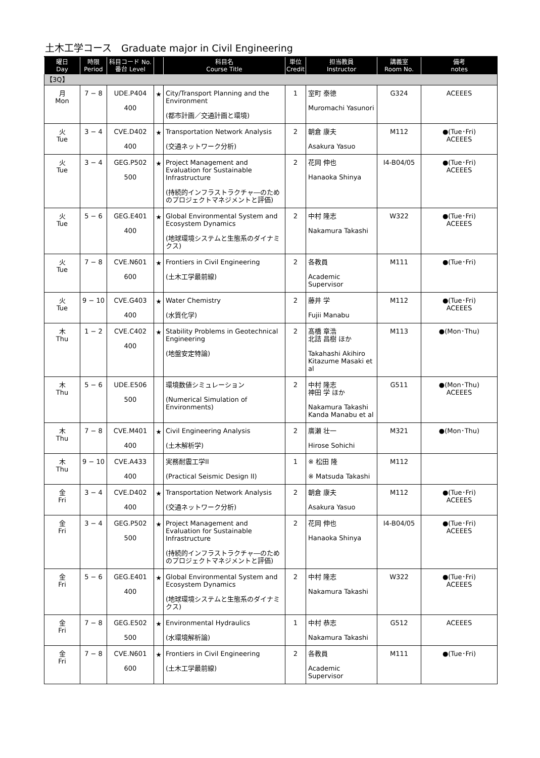土木工学コース　Graduate major in Civil Engineering
| 曜日 Day | 時限 Period | 科目コード No. 番台 Level | | 科目名 Course Title | 単位 Credit | 担当教員 Instructor | 講義室 Room No. | 備考 notes |
| --- | --- | --- | --- | --- | --- | --- | --- | --- |
| 【3Q】 | | | | | | | | |
| 月 Mon | 7 − 8 | UDE.P404 400 | ★ | City/Transport Planning and the Environment (都市計画／交通計画と環境) | 1 | 室町 泰徳 Muromachi Yasunori | G324 | ACEEES |
| 火 Tue | 3 − 4 | CVE.D402 400 | ★ | Transportation Network Analysis (交通ネットワーク分析) | 2 | 朝倉 康夫 Asakura Yasuo | M112 | ●(Tue･Fri) ACEEES |
| 火 Tue | 3 − 4 | GEG.P502 500 | ★ | Project Management and Evaluation for Sustainable Infrastructure (持続的インフラストラクチャ―のためのプロジェクトマネジメントと評価) | 2 | 花岡 伸也 Hanaoka Shinya | I4-B04/05 | ●(Tue･Fri) ACEEES |
| 火 Tue | 5 − 6 | GEG.E401 400 | ★ | Global Environmental System and Ecosystem Dynamics (地球環境システムと生態系のダイナミクス) | 2 | 中村 隆志 Nakamura Takashi | W322 | ●(Tue･Fri) ACEEES |
| 火 Tue | 7 − 8 | CVE.N601 600 | ★ | Frontiers in Civil Engineering (土木工学最前線) | 2 | 各教員 Academic Supervisor | M111 | ●(Tue･Fri) |
| 火 Tue | 9 − 10 | CVE.G403 400 | ★ | Water Chemistry (水質化学) | 2 | 藤井 学 Fujii Manabu | M112 | ●(Tue･Fri) ACEEES |
| 木 Thu | 1 − 2 | CVE.C402 400 | ★ | Stability Problems in Geotechnical Engineering (地盤安定特論) | 2 | 髙橋 章浩 北詰 昌樹 ほか Takahashi Akihiro Kitazume Masaki et al | M113 | ●(Mon･Thu) |
| 木 Thu | 5 − 6 | UDE.E506 500 | | 環境数値シミュレーション (Numerical Simulation of Environments) | 2 | 中村 隆志 神田 学 ほか Nakamura Takashi Kanda Manabu et al | G511 | ●(Mon･Thu) ACEEES |
| 木 Thu | 7 − 8 | CVE.M401 400 | ★ | Civil Engineering Analysis (土木解析学) | 2 | 廣瀬 壮一 Hirose Sohichi | M321 | ●(Mon･Thu) |
| 木 Thu | 9 − 10 | CVE.A433 400 | | 実務耐震工学II (Practical Seismic Design II) | 1 | ※ 松田 隆 ※ Matsuda Takashi | M112 | |
| 金 Fri | 3 − 4 | CVE.D402 400 | ★ | Transportation Network Analysis (交通ネットワーク分析) | 2 | 朝倉 康夫 Asakura Yasuo | M112 | ●(Tue･Fri) ACEEES |
| 金 Fri | 3 − 4 | GEG.P502 500 | ★ | Project Management and Evaluation for Sustainable Infrastructure (持続的インフラストラクチャ―のためのプロジェクトマネジメントと評価) | 2 | 花岡 伸也 Hanaoka Shinya | I4-B04/05 | ●(Tue･Fri) ACEEES |
| 金 Fri | 5 − 6 | GEG.E401 400 | ★ | Global Environmental System and Ecosystem Dynamics (地球環境システムと生態系のダイナミクス) | 2 | 中村 隆志 Nakamura Takashi | W322 | ●(Tue･Fri) ACEEES |
| 金 Fri | 7 − 8 | GEG.E502 500 | ★ | Environmental Hydraulics (水環境解析論) | 1 | 中村 恭志 Nakamura Takashi | G512 | ACEEES |
| 金 Fri | 7 − 8 | CVE.N601 600 | ★ | Frontiers in Civil Engineering (土木工学最前線) | 2 | 各教員 Academic Supervisor | M111 | ●(Tue･Fri) |